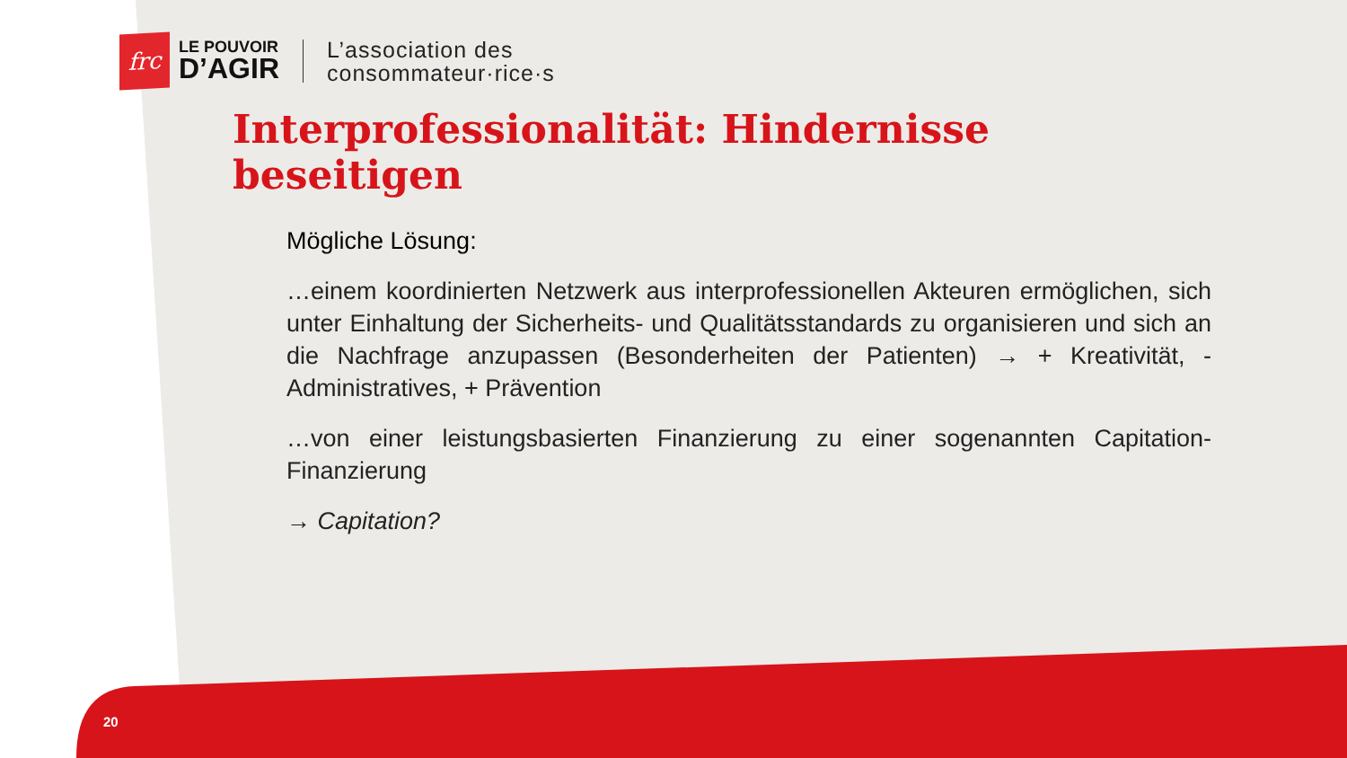frc
LE POUVOIR
D’AGIR
L’association des
consommateur·rice·s
Interprofessionalität: Hindernisse beseitigen
Mögliche Lösung:
…einem koordinierten Netzwerk aus interprofessionellen Akteuren ermöglichen, sich unter Einhaltung der Sicherheits- und Qualitätsstandards zu organisieren und sich an die Nachfrage anzupassen (Besonderheiten der Patienten) → + Kreativität, - Administratives, + Prävention
…von einer leistungsbasierten Finanzierung zu einer sogenannten Capitation-Finanzierung
→ Capitation?
20